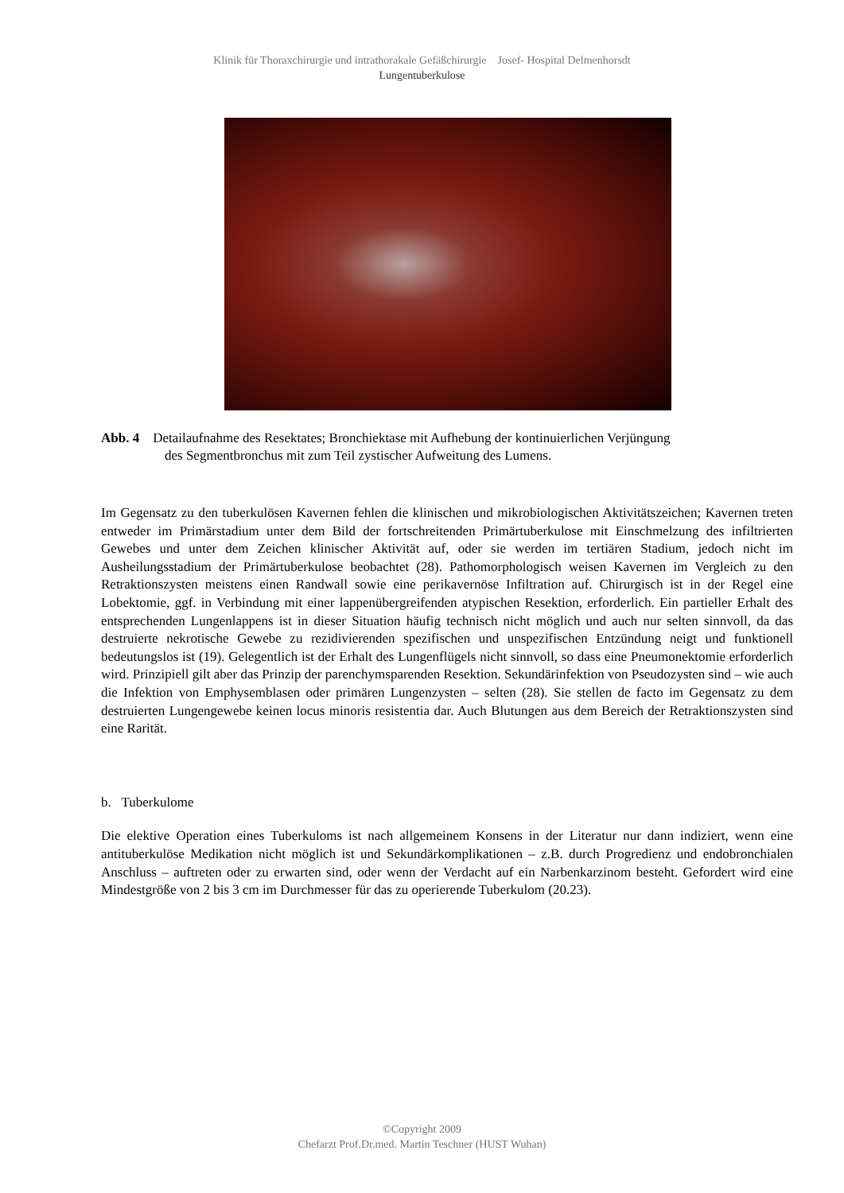Klinik für Thoraxchirurgie und intrathorakale Gefäßchirurgie Josef- Hospital Delmenhorsdt
Lungentuberkulose
Abb. 4 Detailaufnahme des Resektates; Bronchiektase mit Aufhebung der kontinuierlichen Verjüngung
des Segmentbronchus mit zum Teil zystischer Aufweitung des Lumens.
Im Gegensatz zu den tuberkulösen Kavernen fehlen die klinischen und mikrobiologischen Aktivitätszeichen; Kavernen treten entweder im Primärstadium unter dem Bild der fortschreitenden Primärtuberkulose mit Einschmelzung des infiltrierten Gewebes und unter dem Zeichen klinischer Aktivität auf, oder sie werden im tertiären Stadium, jedoch nicht im Ausheilungsstadium der Primärtuberkulose beobachtet (28). Pathomorphologisch weisen Kavernen im Vergleich zu den Retraktionszysten meistens einen Randwall sowie eine perikavernöse Infiltration auf. Chirurgisch ist in der Regel eine Lobektomie, ggf. in Verbindung mit einer lappenübergreifenden atypischen Resektion, erforderlich. Ein partieller Erhalt des entsprechenden Lungenlappens ist in dieser Situation häufig technisch nicht möglich und auch nur selten sinnvoll, da das destruierte nekrotische Gewebe zu rezidivierenden spezifischen und unspezifischen Entzündung neigt und funktionell bedeutungslos ist (19). Gelegentlich ist der Erhalt des Lungenflügels nicht sinnvoll, so dass eine Pneumonektomie erforderlich wird. Prinzipiell gilt aber das Prinzip der parenchymsparenden Resektion. Sekundärinfektion von Pseudozysten sind – wie auch die Infektion von Emphysemblasen oder primären Lungenzysten – selten (28). Sie stellen de facto im Gegensatz zu dem destruierten Lungengewebe keinen locus minoris resistentia dar. Auch Blutungen aus dem Bereich der Retraktionszysten sind eine Rarität.
b. Tuberkulome
Die elektive Operation eines Tuberkuloms ist nach allgemeinem Konsens in der Literatur nur dann indiziert, wenn eine antituberkulöse Medikation nicht möglich ist und Sekundärkomplikationen – z.B. durch Progredienz und endobronchialen Anschluss – auftreten oder zu erwarten sind, oder wenn der Verdacht auf ein Narbenkarzinom besteht. Gefordert wird eine Mindestgröße von 2 bis 3 cm im Durchmesser für das zu operierende Tuberkulom (20.23).
©Copyright 2009
Chefarzt Prof.Dr.med. Martin Teschner (HUST Wuhan)